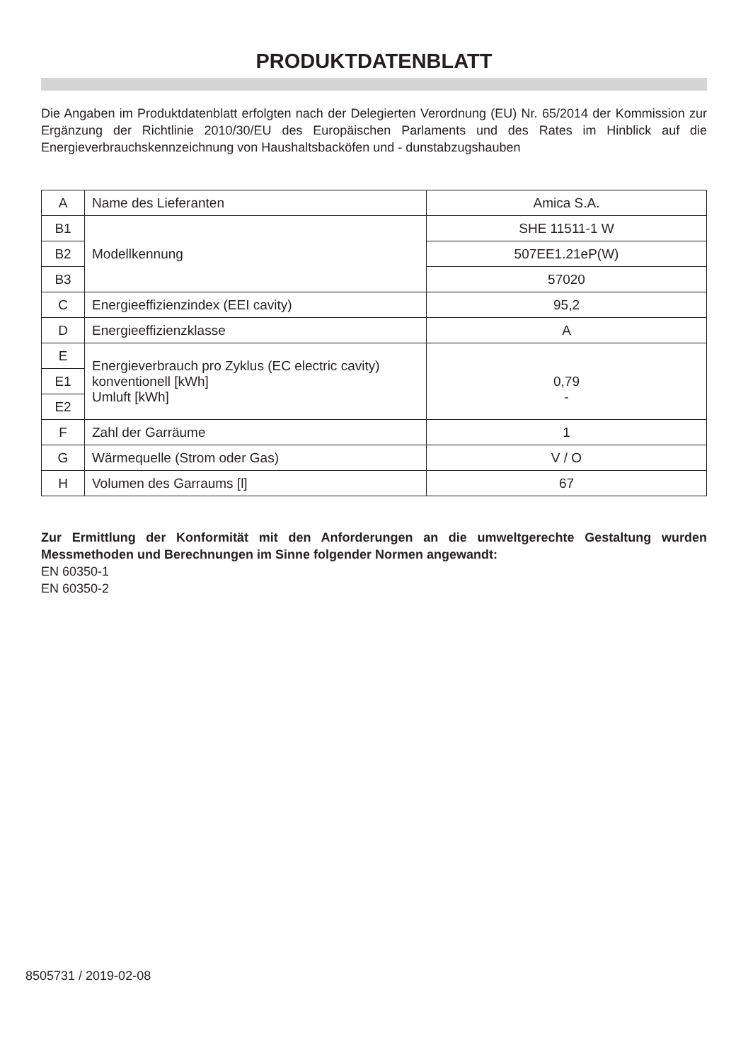PRODUKTDATENBLATT
Die Angaben im Produktdatenblatt erfolgten nach der Delegierten Verordnung (EU) Nr. 65/2014 der Kommission zur Ergänzung der Richtlinie 2010/30/EU des Europäischen Parlaments und des Rates im Hinblick auf die Energieverbrauchskennzeichnung von Haushaltsbacköfen und - dunstabzugshauben
| A | Name des Lieferanten | Amica S.A. |
| B1 | Modellkennung | SHE 11511-1 W |
| B2 | | 507EE1.21eP(W) |
| B3 | | 57020 |
| C | Energieeffizienzindex (EEI cavity) | 95,2 |
| D | Energieeffizienzklasse | A |
| E | Energieverbrauch pro Zyklus (EC electric cavity) konventionell [kWh] Umluft [kWh] | 0,79 - |
| E1 | | |
| E2 | | |
| F | Zahl der Garräume | 1 |
| G | Wärmequelle (Strom oder Gas) | V / O |
| H | Volumen des Garraums [l] | 67 |
Zur Ermittlung der Konformität mit den Anforderungen an die umweltgerechte Gestaltung wurden Messmethoden und Berechnungen im Sinne folgender Normen angewandt:
EN 60350-1
EN 60350-2
8505731 / 2019-02-08